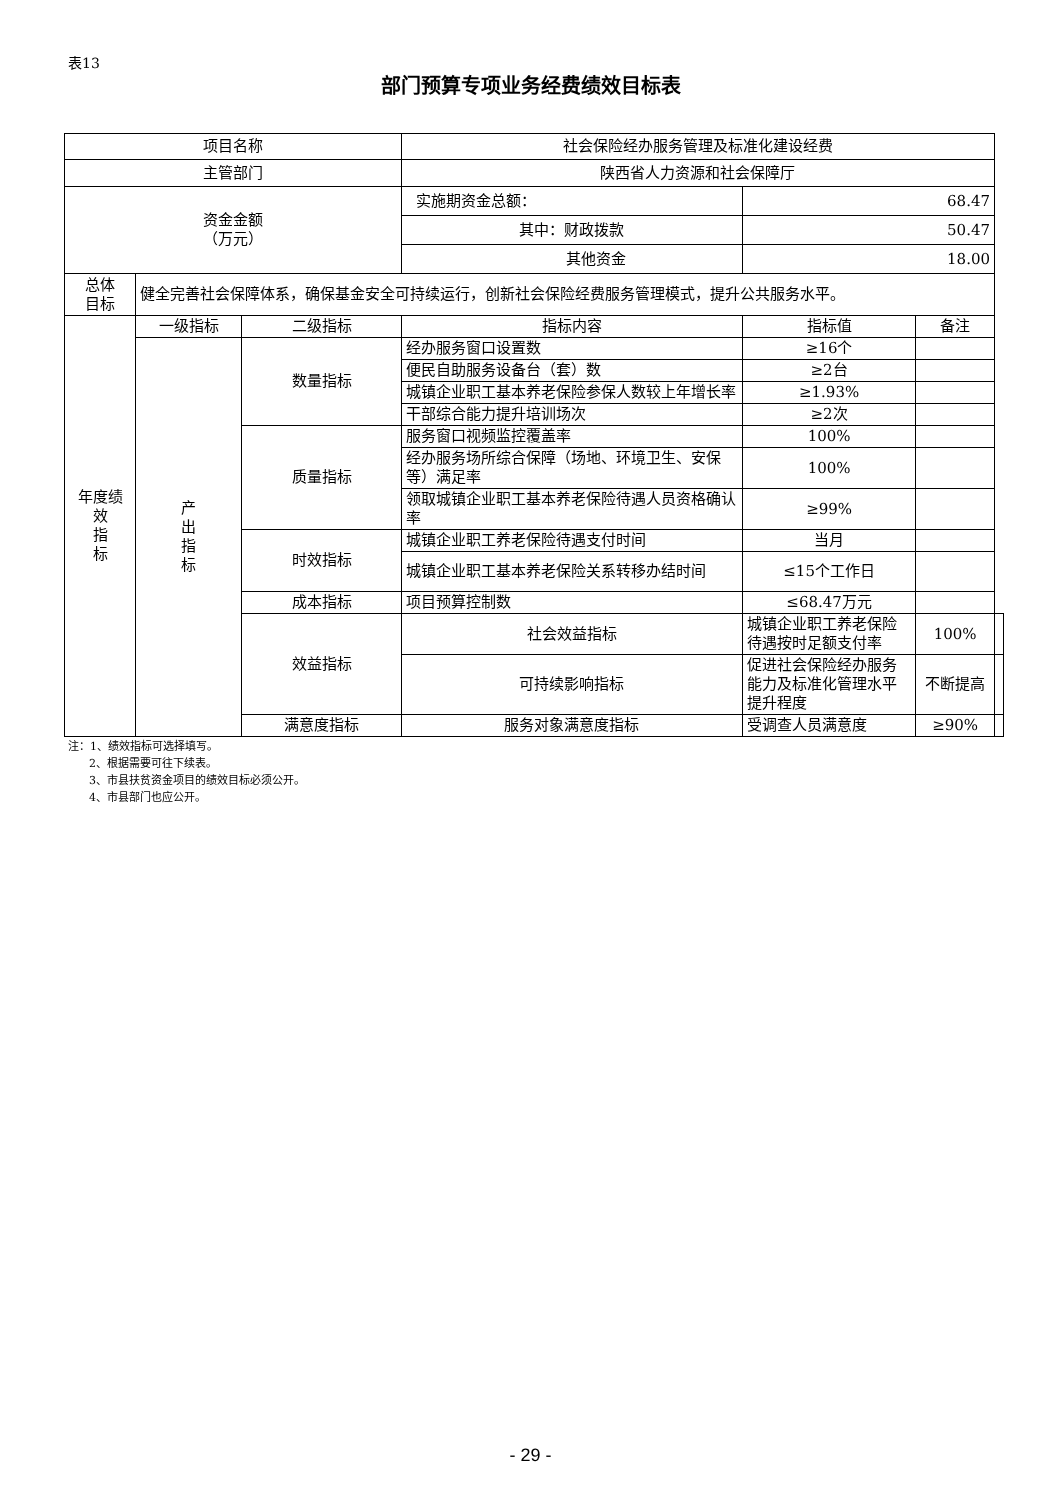表13
部门预算专项业务经费绩效目标表
| 项目名称 | | | 社会保险经办服务管理及标准化建设经费 | | | |
| 主管部门 | | | 陕西省人力资源和社会保障厅 | | | |
| 资金金额 （万元） | | | 实施期资金总额： | 68.47 | | |
| | | | 其中：财政拨款 | 50.47 | | |
| | | | 其他资金 | 18.00 | | |
| 总体 目标 | 健全完善社会保障体系，确保基金安全可持续运行，创新社会保险经费服务管理模式，提升公共服务水平。 | | | | | |
| 年度绩 效 指 标 | 一级指标 | 二级指标 | 指标内容 | 指标值 | 备注 | |
| | 产 出 指 标 | 数量指标 | 经办服务窗口设置数 | ≥16个 | | |
| | | | 便民自助服务设备台（套）数 | ≥2台 | | |
| | | | 城镇企业职工基本养老保险参保人数较上年增长率 | ≥1.93% | | |
| | | | 干部综合能力提升培训场次 | ≥2次 | | |
| | | 质量指标 | 服务窗口视频监控覆盖率 | 100% | | |
| | | | 经办服务场所综合保障（场地、环境卫生、安保等）满足率 | 100% | | |
| | | | 领取城镇企业职工基本养老保险待遇人员资格确认率 | ≥99% | | |
| | | 时效指标 | 城镇企业职工养老保险待遇支付时间 | 当月 | | |
| | | | 城镇企业职工基本养老保险关系转移办结时间 | ≤15个工作日 | | |
| | | 成本指标 | 项目预算控制数 | ≤68.47万元 | | |
| | | 效益指标 | 社会效益指标 | 城镇企业职工养老保险待遇按时足额支付率 | 100% | |
| | | | 可持续影响指标 | 促进社会保险经办服务能力及标准化管理水平提升程度 | 不断提高 | |
| | | 满意度指标 | 服务对象满意度指标 | 受调查人员满意度 | ≥90% | |
注：1、绩效指标可选择填写。
2、根据需要可往下续表。
3、市县扶贫资金项目的绩效目标必须公开。
4、市县部门也应公开。
- 29 -